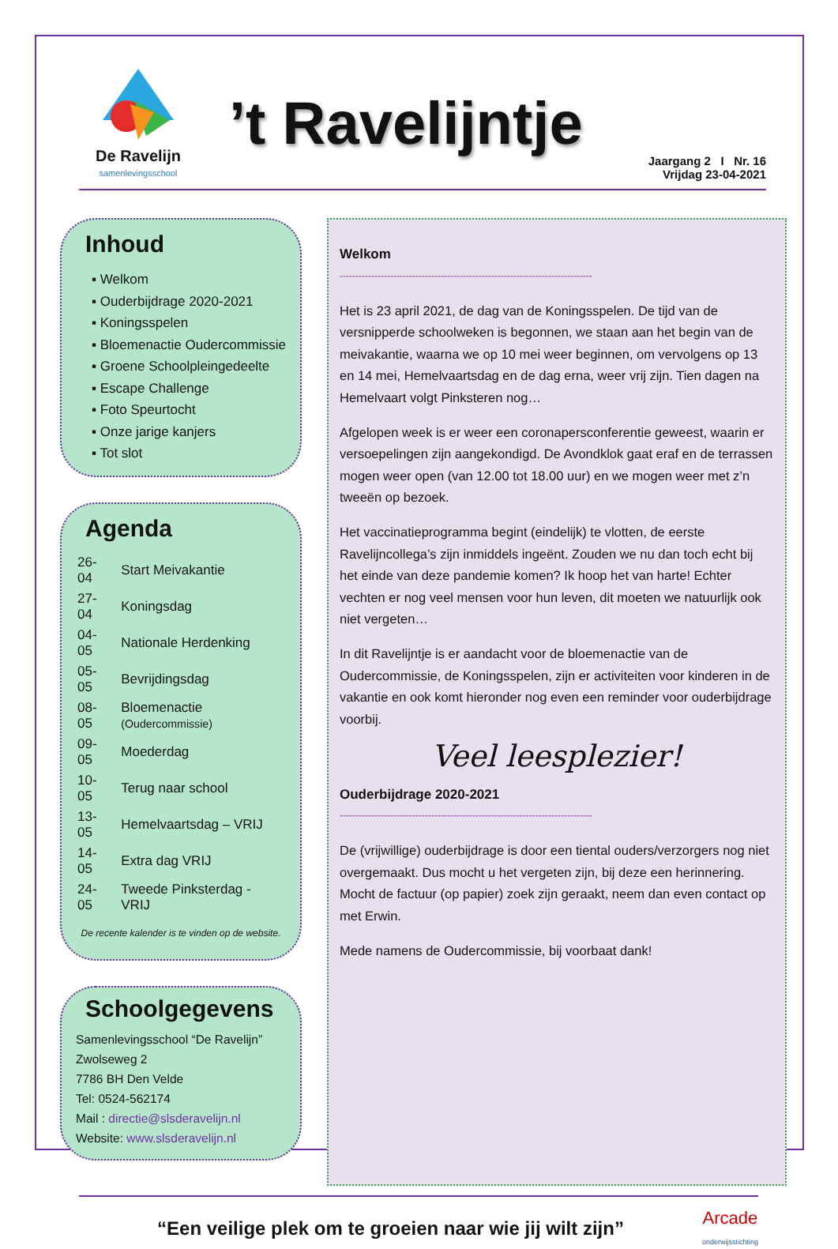De Ravelijn
samenlevingsschool
’t Ravelijntje
Jaargang 2 I Nr. 16
Vrijdag 23-04-2021
Inhoud
▪ Welkom
▪ Ouderbijdrage 2020-2021
▪ Koningsspelen
▪ Bloemenactie Oudercommissie
▪ Groene Schoolpleingedeelte
▪ Escape Challenge
▪ Foto Speurtocht
▪ Onze jarige kanjers
▪ Tot slot
Agenda
| 26-04 | Start Meivakantie |
| 27-04 | Koningsdag |
| 04-05 | Nationale Herdenking |
| 05-05 | Bevrijdingsdag |
| 08-05 | Bloemenactie (Oudercommissie) |
| 09-05 | Moederdag |
| 10-05 | Terug naar school |
| 13-05 | Hemelvaartsdag – VRIJ |
| 14-05 | Extra dag VRIJ |
| 24-05 | Tweede Pinksterdag - VRIJ |
De recente kalender is te vinden op de website.
Schoolgegevens
Samenlevingsschool “De Ravelijn”
Zwolseweg 2
7786 BH Den Velde
Tel: 0524-562174
Mail : directie@slsderavelijn.nl
Website: www.slsderavelijn.nl
Welkom
--------------------------------------------------------------------------------
Het is 23 april 2021, de dag van de Koningsspelen. De tijd van de versnipperde schoolweken is begonnen, we staan aan het begin van de meivakantie, waarna we op 10 mei weer beginnen, om vervolgens op 13 en 14 mei, Hemelvaartsdag en de dag erna, weer vrij zijn. Tien dagen na Hemelvaart volgt Pinksteren nog…
Afgelopen week is er weer een coronapersconferentie geweest, waarin er versoepelingen zijn aangekondigd. De Avondklok gaat eraf en de terrassen mogen weer open (van 12.00 tot 18.00 uur) en we mogen weer met z’n tweeën op bezoek.
Het vaccinatieprogramma begint (eindelijk) te vlotten, de eerste Ravelijncollega’s zijn inmiddels ingeënt. Zouden we nu dan toch echt bij het einde van deze pandemie komen? Ik hoop het van harte! Echter vechten er nog veel mensen voor hun leven, dit moeten we natuurlijk ook niet vergeten…
In dit Ravelijntje is er aandacht voor de bloemenactie van de Oudercommissie, de Koningsspelen, zijn er activiteiten voor kinderen in de vakantie en ook komt hieronder nog even een reminder voor ouderbijdrage voorbij.
Veel leesplezier!
Ouderbijdrage 2020-2021
--------------------------------------------------------------------------------
De (vrijwillige) ouderbijdrage is door een tiental ouders/verzorgers nog niet overgemaakt. Dus mocht u het vergeten zijn, bij deze een herinnering. Mocht de factuur (op papier) zoek zijn geraakt, neem dan even contact op met Erwin.
Mede namens de Oudercommissie, bij voorbaat dank!
“Een veilige plek om te groeien naar wie jij wilt zijn”
Arcade
onderwijsstichting